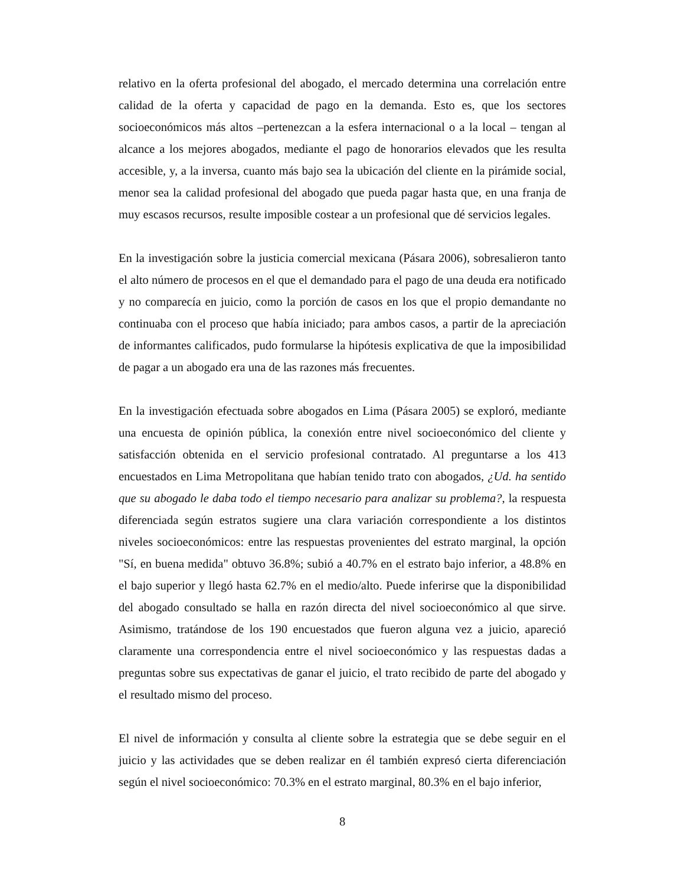relativo en la oferta profesional del abogado, el mercado determina una correlación entre calidad de la oferta y capacidad de pago en la demanda. Esto es, que los sectores socioeconómicos más altos –pertenezcan a la esfera internacional o a la local – tengan al alcance a los mejores abogados, mediante el pago de honorarios elevados que les resulta accesible, y, a la inversa, cuanto más bajo sea la ubicación del cliente en la pirámide social, menor sea la calidad profesional del abogado que pueda pagar hasta que, en una franja de muy escasos recursos, resulte imposible costear a un profesional que dé servicios legales.
En la investigación sobre la justicia comercial mexicana (Pásara 2006), sobresalieron tanto el alto número de procesos en el que el demandado para el pago de una deuda era notificado y no comparecía en juicio, como la porción de casos en los que el propio demandante no continuaba con el proceso que había iniciado; para ambos casos, a partir de la apreciación de informantes calificados, pudo formularse la hipótesis explicativa de que la imposibilidad de pagar a un abogado era una de las razones más frecuentes.
En la investigación efectuada sobre abogados en Lima (Pásara 2005) se exploró, mediante una encuesta de opinión pública, la conexión entre nivel socioeconómico del cliente y satisfacción obtenida en el servicio profesional contratado. Al preguntarse a los 413 encuestados en Lima Metropolitana que habían tenido trato con abogados, ¿Ud. ha sentido que su abogado le daba todo el tiempo necesario para analizar su problema?, la respuesta diferenciada según estratos sugiere una clara variación correspondiente a los distintos niveles socioeconómicos: entre las respuestas provenientes del estrato marginal, la opción "Sí, en buena medida" obtuvo 36.8%; subió a 40.7% en el estrato bajo inferior, a 48.8% en el bajo superior y llegó hasta 62.7% en el medio/alto. Puede inferirse que la disponibilidad del abogado consultado se halla en razón directa del nivel socioeconómico al que sirve. Asimismo, tratándose de los 190 encuestados que fueron alguna vez a juicio, apareció claramente una correspondencia entre el nivel socioeconómico y las respuestas dadas a preguntas sobre sus expectativas de ganar el juicio, el trato recibido de parte del abogado y el resultado mismo del proceso.
El nivel de información y consulta al cliente sobre la estrategia que se debe seguir en el juicio y las actividades que se deben realizar en él también expresó cierta diferenciación según el nivel socioeconómico: 70.3% en el estrato marginal, 80.3% en el bajo inferior,
8